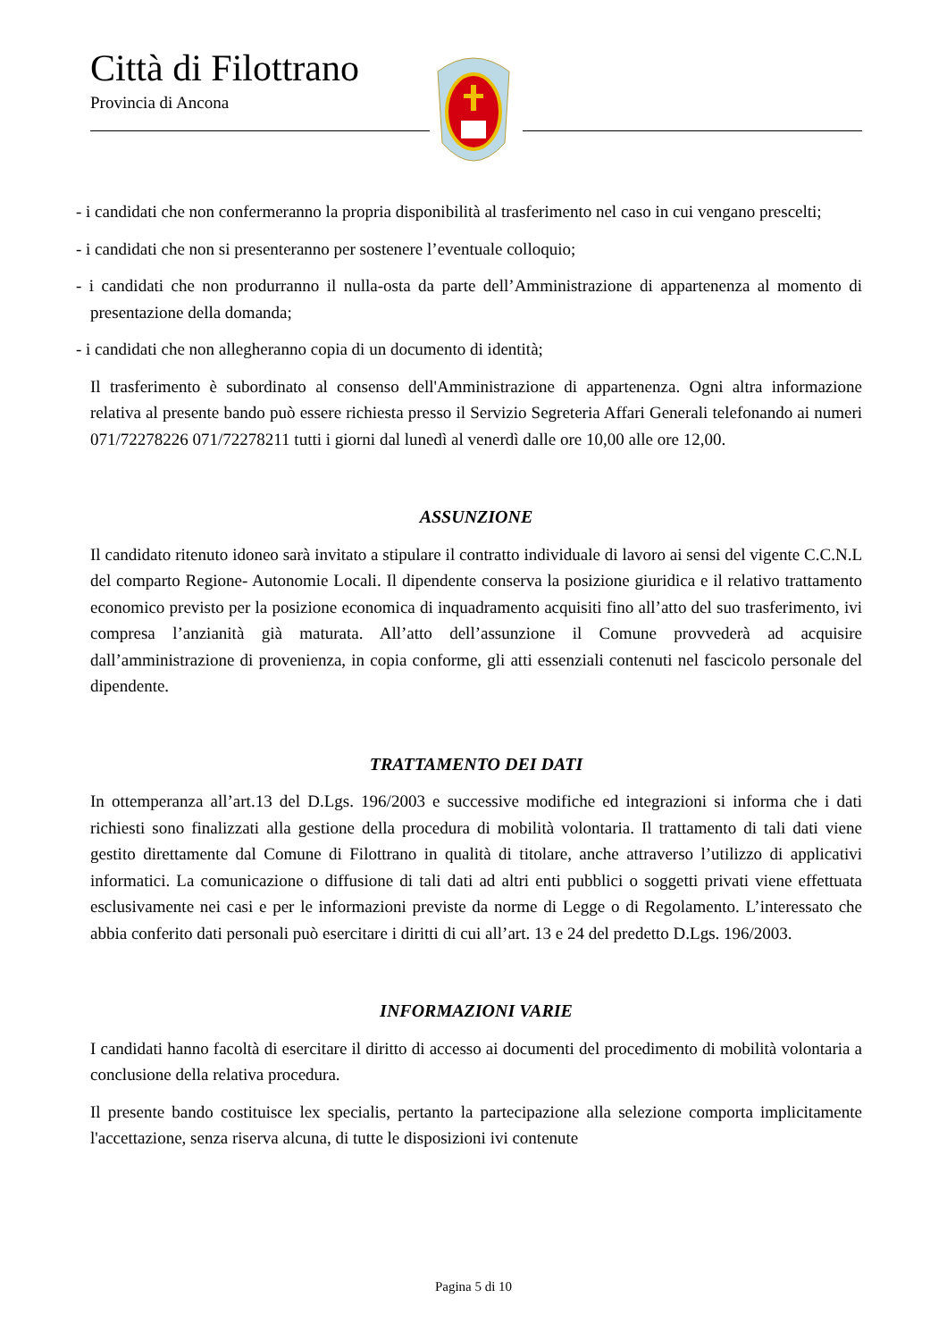Città di Filottrano
Provincia di Ancona
- i candidati che non confermeranno la propria disponibilità al trasferimento nel caso in cui vengano prescelti;
- i candidati che non si presenteranno per sostenere l’eventuale colloquio;
- i candidati che non produrranno il nulla-osta da parte dell’Amministrazione di appartenenza al momento di presentazione della domanda;
- i candidati che non allegheranno copia di un documento di identità;
Il trasferimento è subordinato al consenso dell'Amministrazione di appartenenza. Ogni altra informazione relativa al presente bando può essere richiesta presso il Servizio Segreteria Affari Generali telefonando ai numeri 071/72278226 071/72278211 tutti i giorni dal lunedì al venerdì dalle ore 10,00 alle ore 12,00.
ASSUNZIONE
Il candidato ritenuto idoneo sarà invitato a stipulare il contratto individuale di lavoro ai sensi del vigente C.C.N.L del comparto Regione- Autonomie Locali. Il dipendente conserva la posizione giuridica e il relativo trattamento economico previsto per la posizione economica di inquadramento acquisiti fino all’atto del suo trasferimento, ivi compresa l’anzianità già maturata. All’atto dell’assunzione il Comune provvederà ad acquisire dall’amministrazione di provenienza, in copia conforme, gli atti essenziali contenuti nel fascicolo personale del dipendente.
TRATTAMENTO DEI DATI
In ottemperanza all’art.13 del D.Lgs. 196/2003 e successive modifiche ed integrazioni si informa che i dati richiesti sono finalizzati alla gestione della procedura di mobilità volontaria. Il trattamento di tali dati viene gestito direttamente dal Comune di Filottrano in qualità di titolare, anche attraverso l’utilizzo di applicativi informatici. La comunicazione o diffusione di tali dati ad altri enti pubblici o soggetti privati viene effettuata esclusivamente nei casi e per le informazioni previste da norme di Legge o di Regolamento. L’interessato che abbia conferito dati personali può esercitare i diritti di cui all’art. 13 e 24 del predetto D.Lgs. 196/2003.
INFORMAZIONI VARIE
I candidati hanno facoltà di esercitare il diritto di accesso ai documenti del procedimento di mobilità volontaria a conclusione della relativa procedura.
Il presente bando costituisce lex specialis, pertanto la partecipazione alla selezione comporta implicitamente l'accettazione, senza riserva alcuna, di tutte le disposizioni ivi contenute
Pagina 5 di 10